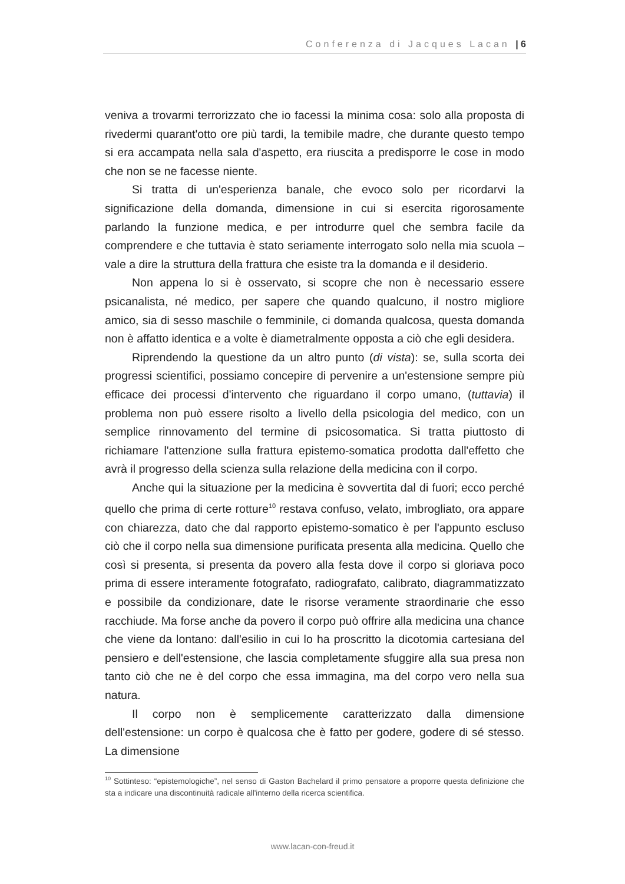Conferenza di Jacques Lacan | 6
veniva a trovarmi terrorizzato che io facessi la minima cosa: solo alla proposta di rivedermi quarant'otto ore più tardi, la temibile madre, che durante questo tempo si era accampata nella sala d'aspetto, era riuscita a predisporre le cose in modo che non se ne facesse niente.
Si tratta di un'esperienza banale, che evoco solo per ricordarvi la significazione della domanda, dimensione in cui si esercita rigorosamente parlando la funzione medica, e per introdurre quel che sembra facile da comprendere e che tuttavia è stato seriamente interrogato solo nella mia scuola – vale a dire la struttura della frattura che esiste tra la domanda e il desiderio.
Non appena lo si è osservato, si scopre che non è necessario essere psicanalista, né medico, per sapere che quando qualcuno, il nostro migliore amico, sia di sesso maschile o femminile, ci domanda qualcosa, questa domanda non è affatto identica e a volte è diametralmente opposta a ciò che egli desidera.
Riprendendo la questione da un altro punto (di vista): se, sulla scorta dei progressi scientifici, possiamo concepire di pervenire a un'estensione sempre più efficace dei processi d'intervento che riguardano il corpo umano, (tuttavia) il problema non può essere risolto a livello della psicologia del medico, con un semplice rinnovamento del termine di psicosomatica. Si tratta piuttosto di richiamare l'attenzione sulla frattura epistemo-somatica prodotta dall'effetto che avrà il progresso della scienza sulla relazione della medicina con il corpo.
Anche qui la situazione per la medicina è sovvertita dal di fuori; ecco perché quello che prima di certe rotture<sup>10</sup> restava confuso, velato, imbrogliato, ora appare con chiarezza, dato che dal rapporto epistemo-somatico è per l'appunto escluso ciò che il corpo nella sua dimensione purificata presenta alla medicina. Quello che così si presenta, si presenta da povero alla festa dove il corpo si gloriava poco prima di essere interamente fotografato, radiografato, calibrato, diagrammatizzato e possibile da condizionare, date le risorse veramente straordinarie che esso racchiude. Ma forse anche da povero il corpo può offrire alla medicina una chance che viene da lontano: dall'esilio in cui lo ha proscritto la dicotomia cartesiana del pensiero e dell'estensione, che lascia completamente sfuggire alla sua presa non tanto ciò che ne è del corpo che essa immagina, ma del corpo vero nella sua natura.
Il corpo non è semplicemente caratterizzato dalla dimensione dell'estensione: un corpo è qualcosa che è fatto per godere, godere di sé stesso. La dimensione
<sup>10</sup> Sottinteso: “epistemologiche”, nel senso di Gaston Bachelard il primo pensatore a proporre questa definizione che sta a indicare una discontinuità radicale all'interno della ricerca scientifica.
www.lacan-con-freud.it